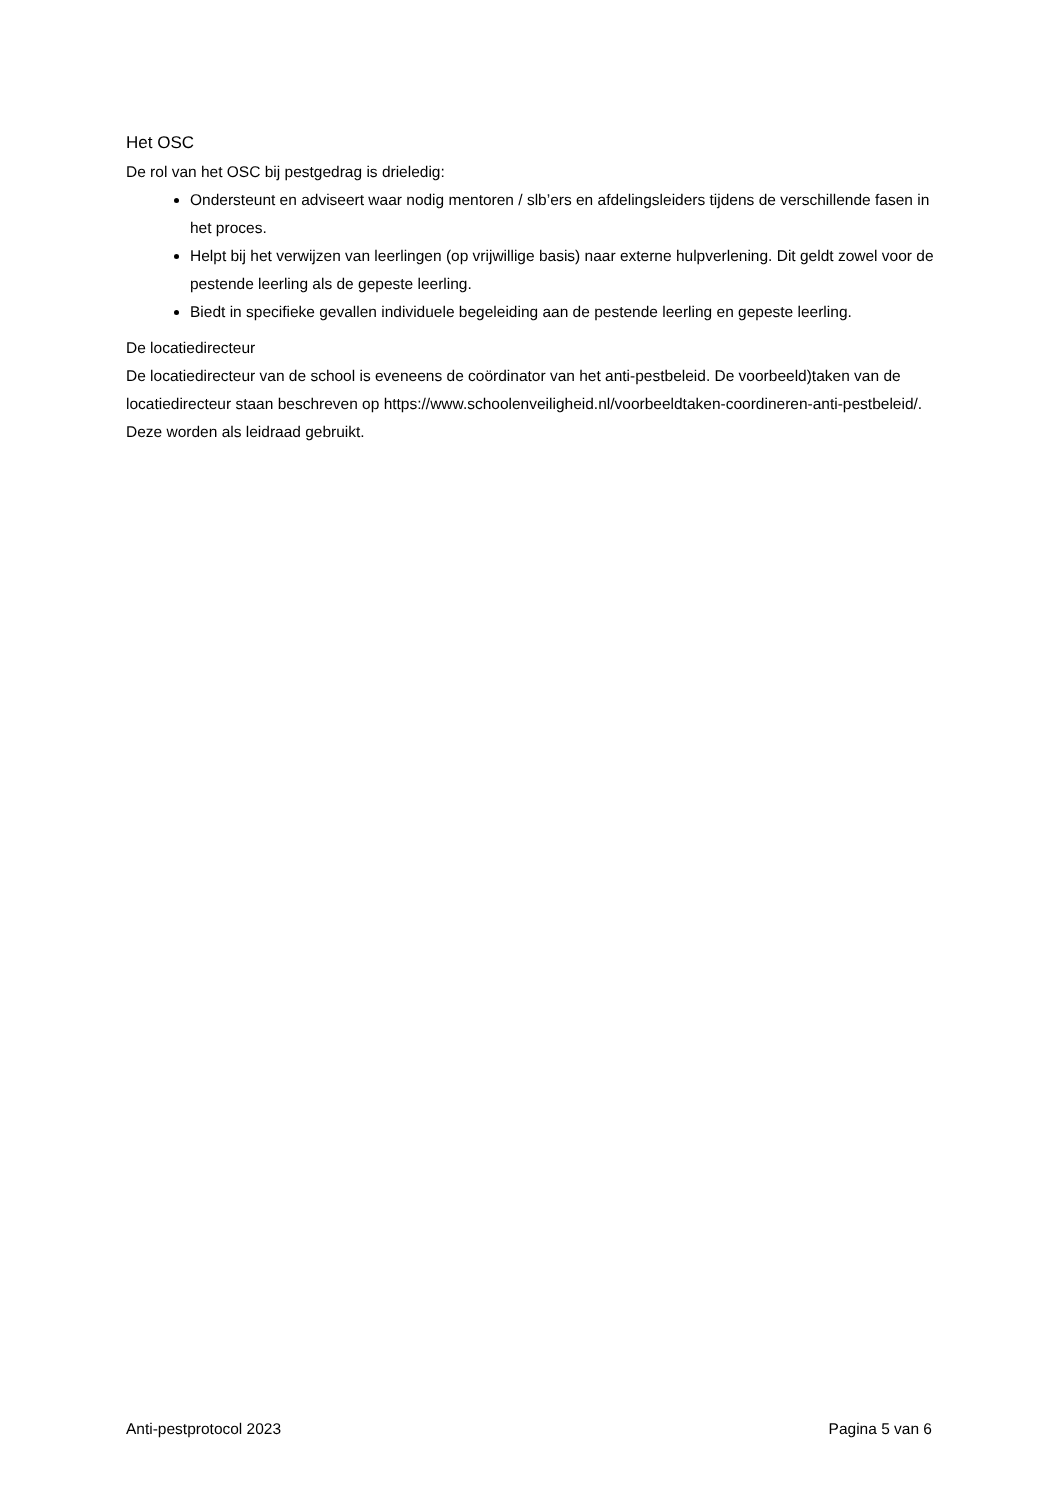Het OSC
De rol van het OSC bij pestgedrag is drieledig:
Ondersteunt en adviseert waar nodig mentoren / slb’ers en afdelingsleiders tijdens de verschillende fasen in het proces.
Helpt bij het verwijzen van leerlingen (op vrijwillige basis) naar externe hulpverlening. Dit geldt zowel voor de pestende leerling als de gepeste leerling.
Biedt in specifieke gevallen individuele begeleiding aan de pestende leerling en gepeste leerling.
De locatiedirecteur
De locatiedirecteur van de school is eveneens de coördinator van het anti-pestbeleid. De voorbeeld)taken van de locatiedirecteur staan beschreven op https://www.schoolenveiligheid.nl/voorbeeldtaken-coordineren-anti-pestbeleid/. Deze worden als leidraad gebruikt.
Anti-pestprotocol 2023 Pagina 5 van 6